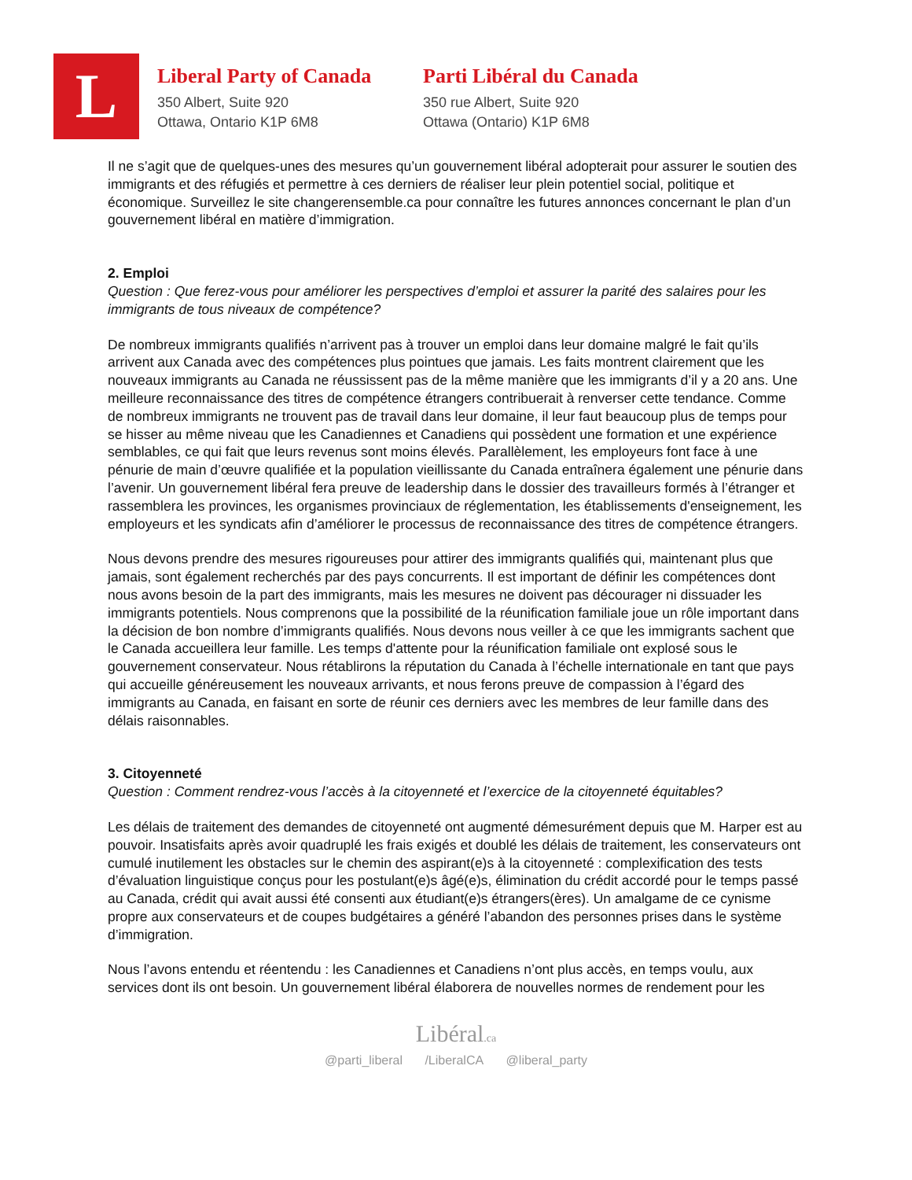L
Liberal Party of Canada
350 Albert, Suite 920
Ottawa, Ontario K1P 6M8
Parti Libéral du Canada
350 rue Albert, Suite 920
Ottawa (Ontario) K1P 6M8
Il ne s’agit que de quelques-unes des mesures qu’un gouvernement libéral adopterait pour assurer le soutien des immigrants et des réfugiés et permettre à ces derniers de réaliser leur plein potentiel social, politique et économique. Surveillez le site changerensemble.ca pour connaître les futures annonces concernant le plan d’un gouvernement libéral en matière d’immigration.
2. Emploi
Question : Que ferez-vous pour améliorer les perspectives d’emploi et assurer la parité des salaires pour les immigrants de tous niveaux de compétence?
De nombreux immigrants qualifiés n’arrivent pas à trouver un emploi dans leur domaine malgré le fait qu’ils arrivent aux Canada avec des compétences plus pointues que jamais. Les faits montrent clairement que les nouveaux immigrants au Canada ne réussissent pas de la même manière que les immigrants d’il y a 20 ans. Une meilleure reconnaissance des titres de compétence étrangers contribuerait à renverser cette tendance. Comme de nombreux immigrants ne trouvent pas de travail dans leur domaine, il leur faut beaucoup plus de temps pour se hisser au même niveau que les Canadiennes et Canadiens qui possèdent une formation et une expérience semblables, ce qui fait que leurs revenus sont moins élevés. Parallèlement, les employeurs font face à une pénurie de main d’œuvre qualifiée et la population vieillissante du Canada entraînera également une pénurie dans l’avenir. Un gouvernement libéral fera preuve de leadership dans le dossier des travailleurs formés à l’étranger et rassemblera les provinces, les organismes provinciaux de réglementation, les établissements d'enseignement, les employeurs et les syndicats afin d’améliorer le processus de reconnaissance des titres de compétence étrangers.
Nous devons prendre des mesures rigoureuses pour attirer des immigrants qualifiés qui, maintenant plus que jamais, sont également recherchés par des pays concurrents. Il est important de définir les compétences dont nous avons besoin de la part des immigrants, mais les mesures ne doivent pas décourager ni dissuader les immigrants potentiels. Nous comprenons que la possibilité de la réunification familiale joue un rôle important dans la décision de bon nombre d’immigrants qualifiés. Nous devons nous veiller à ce que les immigrants sachent que le Canada accueillera leur famille. Les temps d'attente pour la réunification familiale ont explosé sous le gouvernement conservateur. Nous rétablirons la réputation du Canada à l’échelle internationale en tant que pays qui accueille généreusement les nouveaux arrivants, et nous ferons preuve de compassion à l’égard des immigrants au Canada, en faisant en sorte de réunir ces derniers avec les membres de leur famille dans des délais raisonnables.
3. Citoyenneté
Question : Comment rendrez-vous l’accès à la citoyenneté et l’exercice de la citoyenneté équitables?
Les délais de traitement des demandes de citoyenneté ont augmenté démesurément depuis que M. Harper est au pouvoir. Insatisfaits après avoir quadruplé les frais exigés et doublé les délais de traitement, les conservateurs ont cumulé inutilement les obstacles sur le chemin des aspirant(e)s à la citoyenneté : complexification des tests d’évaluation linguistique conçus pour les postulant(e)s âgé(e)s, élimination du crédit accordé pour le temps passé au Canada, crédit qui avait aussi été consenti aux étudiant(e)s étrangers(ères). Un amalgame de ce cynisme propre aux conservateurs et de coupes budgétaires a généré l’abandon des personnes prises dans le système d’immigration.
Nous l’avons entendu et réentendu : les Canadiennes et Canadiens n’ont plus accès, en temps voulu, aux services dont ils ont besoin. Un gouvernement libéral élaborera de nouvelles normes de rendement pour les
Libéral.ca
@parti_liberal /LiberalCA @liberal_party